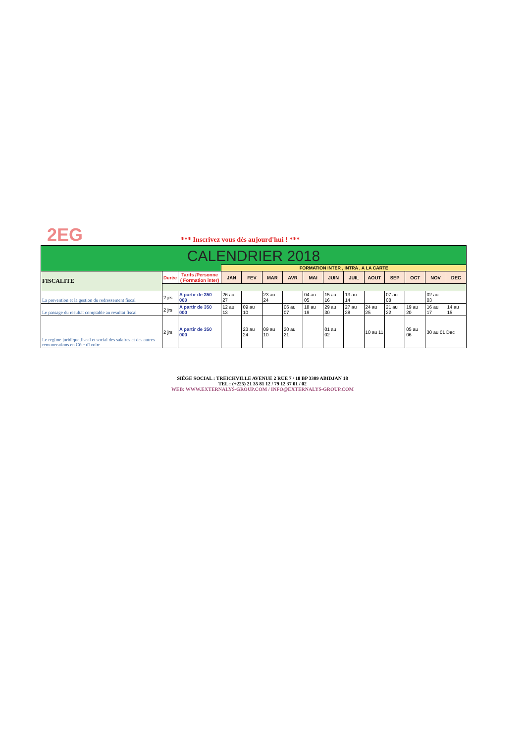2EG
*** Inscrivez vous dès aujourd'hui ! ***
| CALENDRIER 2018 | | | | | | | | | | | | | | |
| | | | FORMATION INTER , INTRA , A LA CARTE | | | | | | | | | | | |
| FISCALITE | Durée | Tarifs /Personne ( Formation inter) | JAN | FEV | MAR | AVR | MAI | JUIN | JUIL | AOUT | SEP | OCT | NOV | DEC |
| La prevention et la gestion du redressement fiscal | 2 jrs | A partir de 350 000 | 26 au 27 | | 23 au 24 | | 04 au 05 | 15 au 16 | 13 au 14 | | 07 au 08 | | 02 au 03 | |
| Le passage du resultat comptable au resultat fiscal | 2 jrs | A partir de 350 000 | 12 au 13 | 09 au 10 | | 06 au 07 | 18 au 19 | 29 au 30 | 27 au 28 | 24 au 25 | 21 au 22 | 19 au 20 | 16 au 17 | 14 au 15 |
| Le regime juridique,fiscal et social des salaires et des autres remunerations en Côte d'Ivoire | 2 jrs | A partir de 350 000 | | 23 au 24 | 09 au 10 | 20 au 21 | | 01 au 02 | | 10 au 11 | | 05 au 06 | 30 au 01 Dec | |
SIÈGE SOCIAL : TREICHVILLE AVENUE 2 RUE 7 / 18 BP 3309 ABIDJAN 18
TEL : (+225) 21 35 81 12 / 79 12 37 01 / 02
WEB: WWW.EXTERNALYS-GROUP.COM / INFO@EXTERNALYS-GROUP.COM